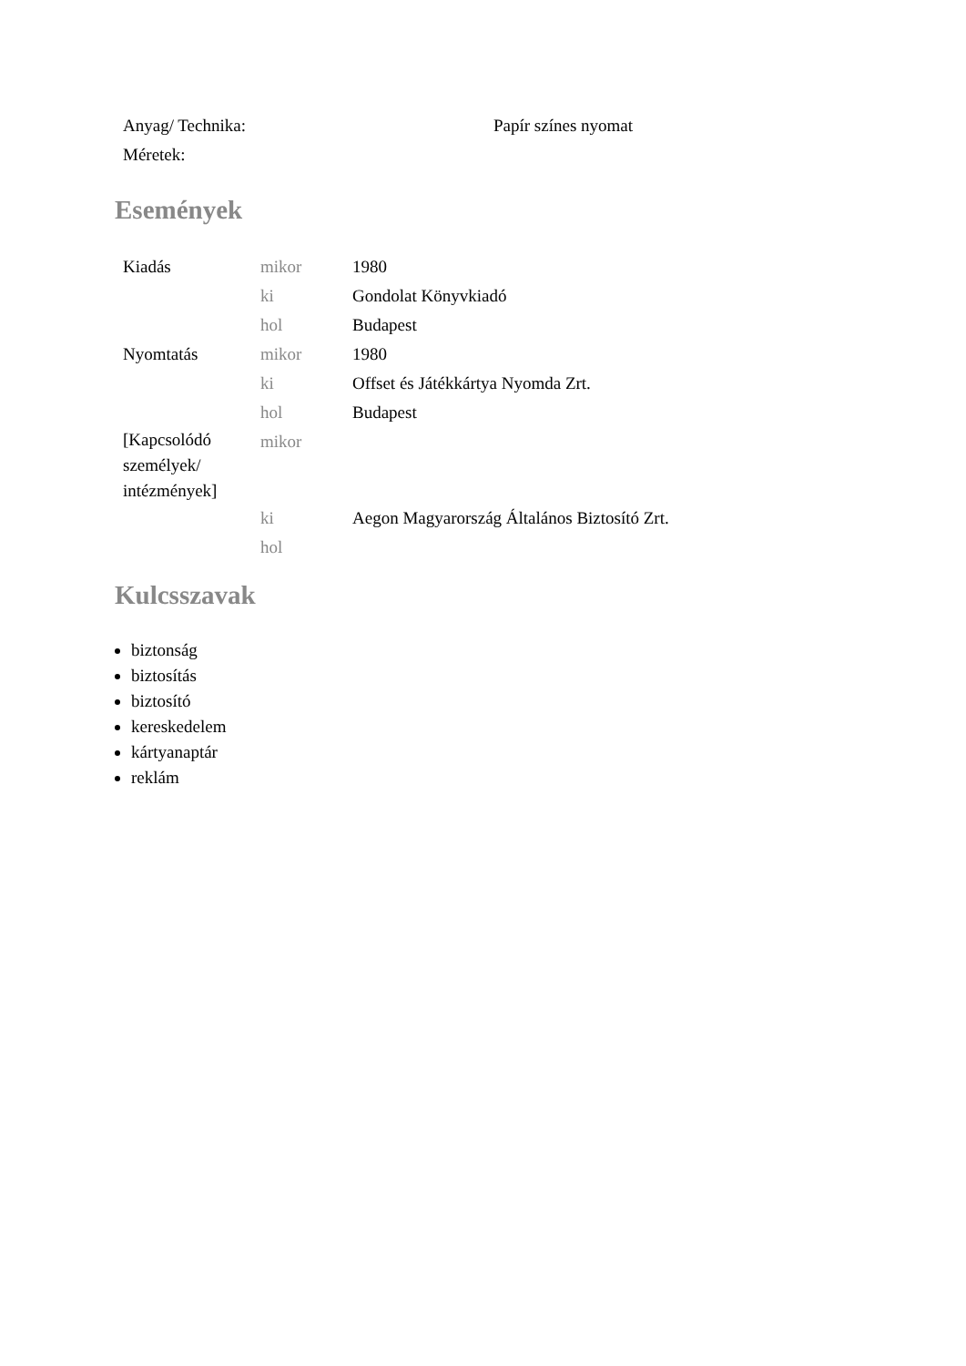| Anyag/ Technika: | Papír színes nyomat |
| Méretek: | |
Események
| Kiadás | mikor | 1980 |
| | ki | Gondolat Könyvkiadó |
| | hol | Budapest |
| Nyomtatás | mikor | 1980 |
| | ki | Offset és Játékkártya Nyomda Zrt. |
| | hol | Budapest |
| [Kapcsolódó személyek/ intézmények] | mikor | |
| | ki | Aegon Magyarország Általános Biztosító Zrt. |
| | hol | |
Kulcsszavak
biztonság
biztosítás
biztosító
kereskedelem
kártyanaptár
reklám